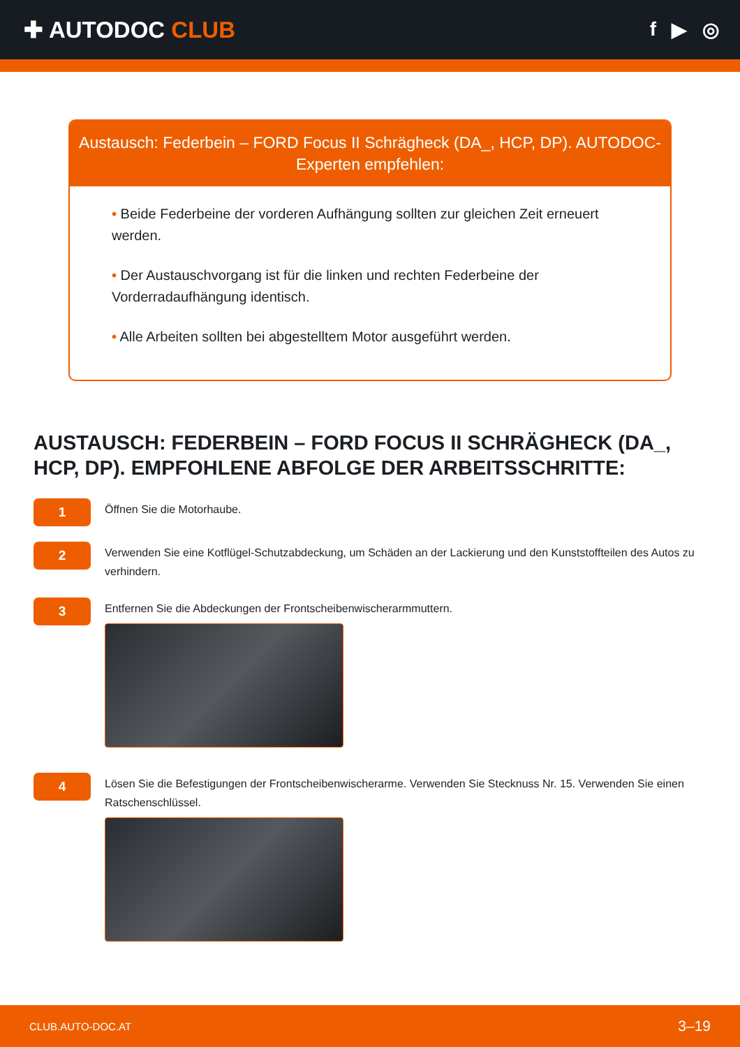✚ AUTODOC CLUB
f ▶ ◎
Austausch: Federbein – FORD Focus II Schrägheck (DA_, HCP, DP). AUTODOC-Experten empfehlen:
• Beide Federbeine der vorderen Aufhängung sollten zur gleichen Zeit erneuert werden.
• Der Austauschvorgang ist für die linken und rechten Federbeine der Vorderradaufhängung identisch.
• Alle Arbeiten sollten bei abgestelltem Motor ausgeführt werden.
AUSTAUSCH: FEDERBEIN – FORD FOCUS II SCHRÄGHECK (DA_, HCP, DP). EMPFOHLENE ABFOLGE DER ARBEITSSCHRITTE:
1
Öffnen Sie die Motorhaube.
2
Verwenden Sie eine Kotflügel-Schutzabdeckung, um Schäden an der Lackierung und den Kunststoffteilen des Autos zu verhindern.
3
Entfernen Sie die Abdeckungen der Frontscheibenwischerarmmuttern.
4
Lösen Sie die Befestigungen der Frontscheibenwischerarme. Verwenden Sie Stecknuss Nr. 15. Verwenden Sie einen Ratschenschlüssel.
CLUB.AUTO-DOC.AT 3–19